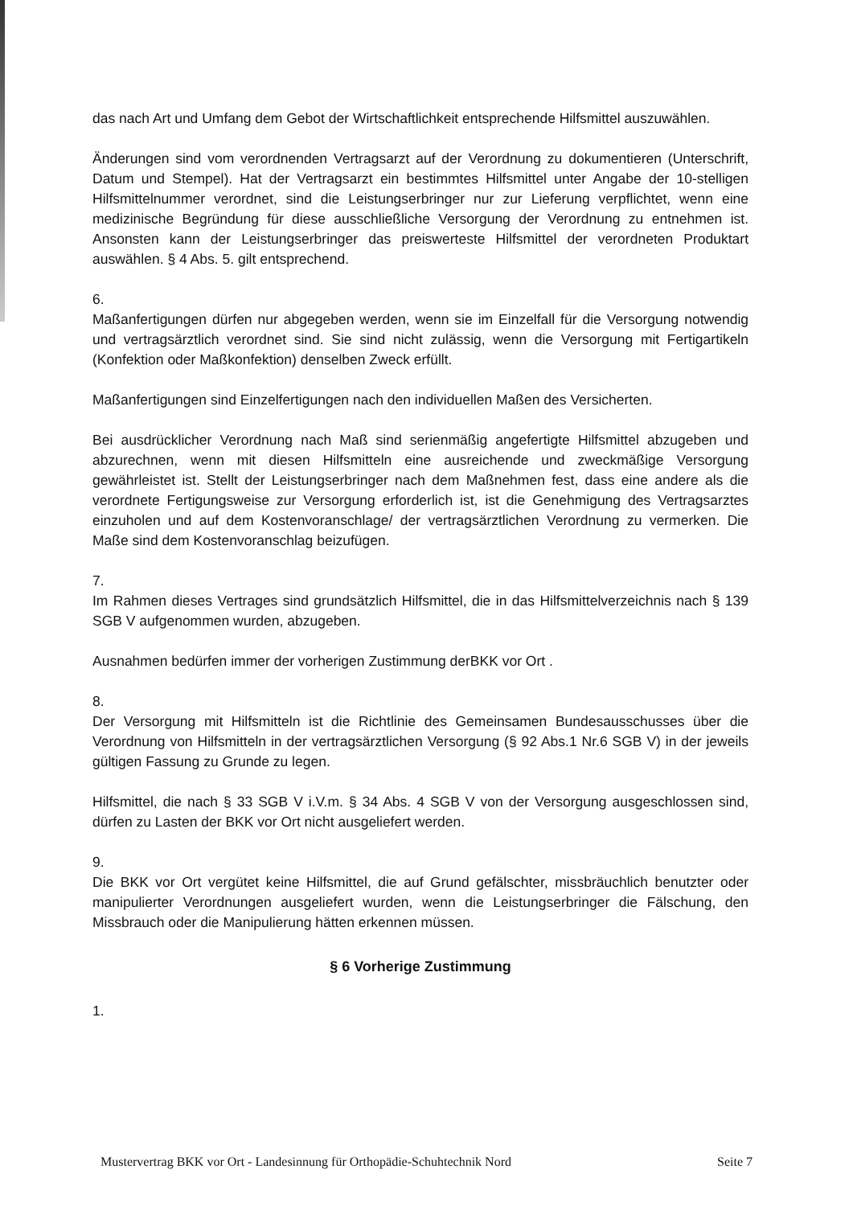das nach Art und Umfang dem Gebot der Wirtschaftlichkeit entsprechende Hilfsmittel auszuwählen.
Änderungen sind vom verordnenden Vertragsarzt auf der Verordnung zu dokumentieren (Unterschrift, Datum und Stempel). Hat der Vertragsarzt ein bestimmtes Hilfsmittel unter Angabe der 10-stelligen Hilfsmittelnummer verordnet, sind die Leistungserbringer nur zur Lieferung verpflichtet, wenn eine medizinische Begründung für diese ausschließliche Versorgung der Verordnung zu entnehmen ist. Ansonsten kann der Leistungserbringer das preiswerteste Hilfsmittel der verordneten Produktart auswählen. § 4 Abs. 5. gilt entsprechend.
6.
Maßanfertigungen dürfen nur abgegeben werden, wenn sie im Einzelfall für die Versorgung notwendig und vertragsärztlich verordnet sind. Sie sind nicht zulässig, wenn die Versorgung mit Fertigartikeln (Konfektion oder Maßkonfektion) denselben Zweck erfüllt.
Maßanfertigungen sind Einzelfertigungen nach den individuellen Maßen des Versicherten.
Bei ausdrücklicher Verordnung nach Maß sind serienmäßig angefertigte Hilfsmittel abzugeben und abzurechnen, wenn mit diesen Hilfsmitteln eine ausreichende und zweckmäßige Versorgung gewährleistet ist. Stellt der Leistungserbringer nach dem Maßnehmen fest, dass eine andere als die verordnete Fertigungsweise zur Versorgung erforderlich ist, ist die Genehmigung des Vertragsarztes einzuholen und auf dem Kostenvoranschlage/ der vertragsärztlichen Verordnung zu vermerken. Die Maße sind dem Kostenvoranschlag beizufügen.
7.
Im Rahmen dieses Vertrages sind grundsätzlich Hilfsmittel, die in das Hilfsmittelverzeichnis nach § 139 SGB V aufgenommen wurden, abzugeben.
Ausnahmen bedürfen immer der vorherigen Zustimmung derBKK vor Ort .
8.
Der Versorgung mit Hilfsmitteln ist die Richtlinie des Gemeinsamen Bundesausschusses über die Verordnung von Hilfsmitteln in der vertragsärztlichen Versorgung (§ 92 Abs.1 Nr.6 SGB V) in der jeweils gültigen Fassung zu Grunde zu legen.
Hilfsmittel, die nach § 33 SGB V i.V.m. § 34 Abs. 4 SGB V von der Versorgung ausgeschlossen sind, dürfen zu Lasten der BKK vor Ort nicht ausgeliefert werden.
9.
Die BKK vor Ort vergütet keine Hilfsmittel, die auf Grund gefälschter, missbräuchlich benutzter oder manipulierter Verordnungen ausgeliefert wurden, wenn die Leistungserbringer die Fälschung, den Missbrauch oder die Manipulierung hätten erkennen müssen.
§ 6 Vorherige Zustimmung
1.
Mustervertrag BKK vor Ort - Landesinnung für Orthopädie-Schuhtechnik Nord Seite 7